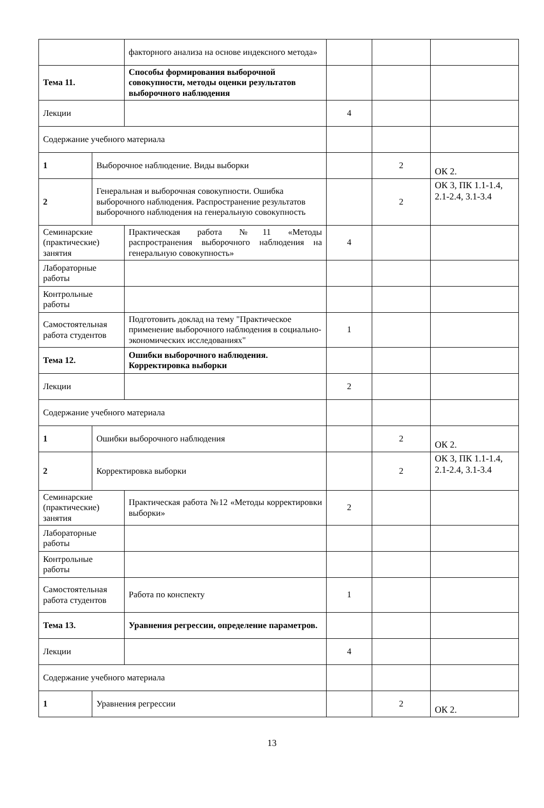| | | факторного анализа на основе индексного метода» | | | |
| Тема 11. | | Способы формирования выборочной совокупности, методы оценки результатов выборочного наблюдения | | | |
| Лекции | | | 4 | | |
| Содержание учебного материала | | | | | |
| 1 | Выборочное наблюдение. Виды выборки | | | 2 | ОК 2. |
| 2 | Генеральная и выборочная совокупности. Ошибка выборочного наблюдения. Распространение результатов выборочного наблюдения на генеральную совокупность | | | 2 | ОК 3, ПК 1.1-1.4, 2.1-2.4, 3.1-3.4 |
| Семинарские (практические) занятия | | Практическая работа №11 «Методы распространения выборочного наблюдения на генеральную совокупность» | 4 | | |
| Лабораторные работы | | | | | |
| Контрольные работы | | | | | |
| Самостоятельная работа студентов | | Подготовить доклад на тему "Практическое применение выборочного наблюдения в социально-экономических исследованиях" | 1 | | |
| Тема 12. | | Ошибки выборочного наблюдения. Корректировка выборки | | | |
| Лекции | | | 2 | | |
| Содержание учебного материала | | | | | |
| 1 | Ошибки выборочного наблюдения | | | 2 | ОК 2. |
| 2 | Корректировка выборки | | | 2 | ОК 3, ПК 1.1-1.4, 2.1-2.4, 3.1-3.4 |
| Семинарские (практические) занятия | | Практическая работа №12 «Методы корректировки выборки» | 2 | | |
| Лабораторные работы | | | | | |
| Контрольные работы | | | | | |
| Самостоятельная работа студентов | | Работа по конспекту | 1 | | |
| Тема 13. | | Уравнения регрессии, определение параметров. | | | |
| Лекции | | | 4 | | |
| Содержание учебного материала | | | | | |
| 1 | Уравнения регрессии | | | 2 | ОК 2. |
13